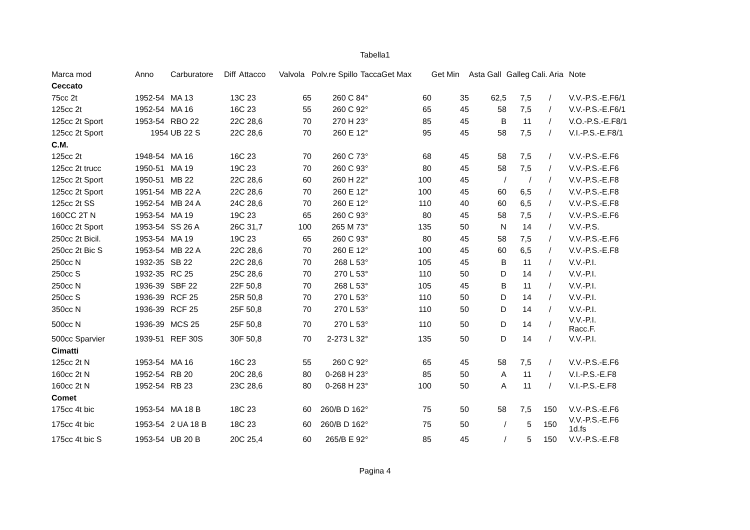Tabella1
| Marca mod | Anno | Carburatore | Diff | Attacco | Valvola | Polv.re Spillo | Tacca | Get Max | Get Min | Asta Gall | Galleg | Cali. Aria | Note |
| --- | --- | --- | --- | --- | --- | --- | --- | --- | --- | --- | --- | --- | --- |
| Ceccato | | | | | | | | | | | | | |
| 75cc 2t | 1952-54 | MA 13 | 13 | C 23 | 65 | 260 C 8 | 4° | 60 | 35 | 62,5 | 7,5 | / | V.V.-P.S.-E.F6/1 |
| 125cc 2t | 1952-54 | MA 16 | 16 | C 23 | 55 | 260 C 9 | 2° | 65 | 45 | 58 | 7,5 | / | V.V.-P.S.-E.F6/1 |
| 125cc 2t Sport | 1953-54 | RBO 22 | 22 | C 28,6 | 70 | 270 H 2 | 3° | 85 | 45 | B | 11 | / | V.O.-P.S.-E.F8/1 |
| 125cc 2t Sport | 1954 | UB 22 S | 22 | C 28,6 | 70 | 260 E 1 | 2° | 95 | 45 | 58 | 7,5 | / | V.I.-P.S.-E.F8/1 |
| C.M. | | | | | | | | | | | | | |
| 125cc 2t | 1948-54 | MA 16 | 16 | C 23 | 70 | 260 C 7 | 3° | 68 | 45 | 58 | 7,5 | / | V.V.-P.S.-E.F6 |
| 125cc 2t trucc | 1950-51 | MA 19 | 19 | C 23 | 70 | 260 C 9 | 3° | 80 | 45 | 58 | 7,5 | / | V.V.-P.S.-E.F6 |
| 125cc 2t Sport | 1950-51 | MB 22 | 22 | C 28,6 | 60 | 260 H 2 | 2° | 100 | 45 | / | / | / | V.V.-P.S.-E.F8 |
| 125cc 2t Sport | 1951-54 | MB 22 A | 22 | C 28,6 | 70 | 260 E 1 | 2° | 100 | 45 | 60 | 6,5 | / | V.V.-P.S.-E.F8 |
| 125cc 2t SS | 1952-54 | MB 24 A | 24 | C 28,6 | 70 | 260 E 1 | 2° | 110 | 40 | 60 | 6,5 | / | V.V.-P.S.-E.F8 |
| 160CC 2T N | 1953-54 | MA 19 | 19 | C 23 | 65 | 260 C 9 | 3° | 80 | 45 | 58 | 7,5 | / | V.V.-P.S.-E.F6 |
| 160cc 2t Sport | 1953-54 | SS 26 A | 26 | C 31,7 | 100 | 265 M 7 | 3° | 135 | 50 | N | 14 | / | V.V.-P.S. |
| 250cc 2t Bicil. | 1953-54 | MA 19 | 19 | C 23 | 65 | 260 C 9 | 3° | 80 | 45 | 58 | 7,5 | / | V.V.-P.S.-E.F6 |
| 250cc 2t Bic S | 1953-54 | MB 22 A | 22 | C 28,6 | 70 | 260 E 1 | 2° | 100 | 45 | 60 | 6,5 | / | V.V.-P.S.-E.F8 |
| 250cc N | 1932-35 | SB 22 | 22 | C 28,6 | 70 | 268 L 5 | 3° | 105 | 45 | B | 11 | / | V.V.-P.I. |
| 250cc S | 1932-35 | RC 25 | 25 | C 28,6 | 70 | 270 L 5 | 3° | 110 | 50 | D | 14 | / | V.V.-P.I. |
| 250cc N | 1936-39 | SBF 22 | 22 | F 50,8 | 70 | 268 L 5 | 3° | 105 | 45 | B | 11 | / | V.V.-P.I. |
| 250cc S | 1936-39 | RCF 25 | 25 | R 50,8 | 70 | 270 L 5 | 3° | 110 | 50 | D | 14 | / | V.V.-P.I. |
| 350cc N | 1936-39 | RCF 25 | 25 | F 50,8 | 70 | 270 L 5 | 3° | 110 | 50 | D | 14 | / | V.V.-P.I. |
| 500cc N | 1936-39 | MCS 25 | 25 | F 50,8 | 70 | 270 L 5 | 3° | 110 | 50 | D | 14 | / | V.V.-P.I. Racc.F. |
| 500cc Sparvier | 1939-51 | REF 30S | 30 | F 50,8 | 70 | 2-273 L 3 | 2° | 135 | 50 | D | 14 | / | V.V.-P.I. |
| Cimatti | | | | | | | | | | | | | |
| 125cc 2t N | 1953-54 | MA 16 | 16 | C 23 | 55 | 260 C 9 | 2° | 65 | 45 | 58 | 7,5 | / | V.V.-P.S.-E.F6 |
| 160cc 2t N | 1952-54 | RB 20 | 20 | C 28,6 | 80 | 0-268 H 2 | 3° | 85 | 50 | A | 11 | / | V.I.-P.S.-E.F8 |
| 160cc 2t N | 1952-54 | RB 23 | 23 | C 28,6 | 80 | 0-268 H 2 | 3° | 100 | 50 | A | 11 | / | V.I.-P.S.-E.F8 |
| Comet | | | | | | | | | | | | | |
| 175cc 4t bic | 1953-54 | MA 18 B | 18 | C 23 | 60 | 260/B D 16 | 2° | 75 | 50 | 58 | 7,5 | 150 | V.V.-P.S.-E.F6 |
| 175cc 4t bic | 1953-54 | 2 UA 18 B | 18 | C 23 | 60 | 260/B D 16 | 2° | 75 | 50 | / | 5 | 150 | V.V.-P.S.-E.F6 1d.fs |
| 175cc 4t bic S | 1953-54 | UB 20 B | 20 | C 25,4 | 60 | 265/B E 9 | 2° | 85 | 45 | / | 5 | 150 | V.V.-P.S.-E.F8 |
Pagina 4